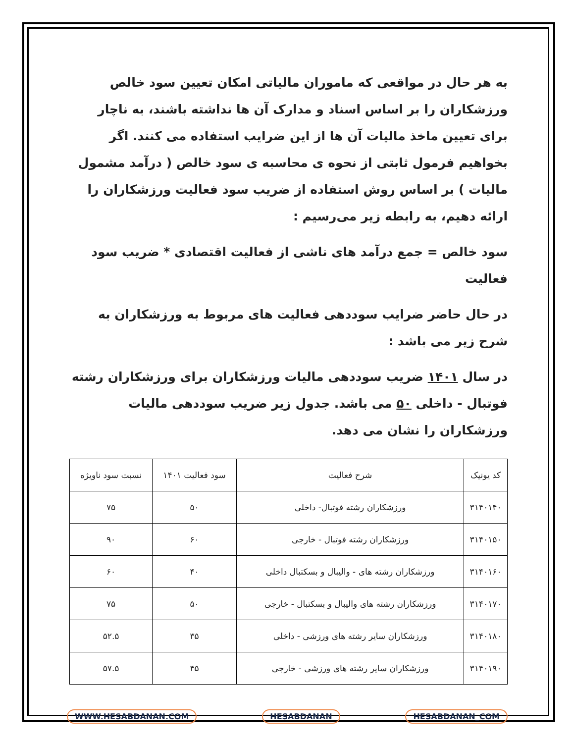به هر حال در مواقعی که ماموران مالیاتی امکان تعیین سود خالص ورزشکاران را بر اساس اسناد و مدارک آن ها نداشته باشند، به ناچار برای تعیین ماخذ مالیات آن ها از این ضرایب استفاده می کنند. اگر بخواهیم فرمول ثابتی از نحوه ی محاسبه ی سود خالص ( درآمد مشمول مالیات ) بر اساس روش استفاده از ضریب سود فعالیت ورزشکاران را ارائه دهیم، به رابطه زیر می‌رسیم :
سود خالص = جمع درآمد های ناشی از فعالیت اقتصادی * ضریب سود فعالیت
در حال حاضر ضرایب سوددهی فعالیت های مربوط به ورزشکاران به شرح زیر می باشد :
در سال ۱۴۰۱ ضریب سوددهی مالیات ورزشکاران برای ورزشکاران رشته فوتبال - داخلی ۵۰ می باشد. جدول زیر ضریب سوددهی مالیات ورزشکاران را نشان می دهد.
| کد یونیک | شرح فعالیت | سود فعالیت ۱۴۰۱ | نسبت سود ناویژه |
| --- | --- | --- | --- |
| ۳۱۴۰۱۴۰ | ورزشکاران رشته فوتبال- داخلی | ۵۰ | ۷۵ |
| ۳۱۴۰۱۵۰ | ورزشکاران رشته فوتبال - خارجی | ۶۰ | ۹۰ |
| ۳۱۴۰۱۶۰ | ورزشکاران رشته های - والیبال و بسکتبال داخلی | ۴۰ | ۶۰ |
| ۳۱۴۰۱۷۰ | ورزشکاران رشته های والیبال و بسکتبال - خارجی | ۵۰ | ۷۵ |
| ۳۱۴۰۱۸۰ | ورزشکاران سایر رشته های ورزشی - داخلی | ۳۵ | ۵۲.۵ |
| ۳۱۴۰۱۹۰ | ورزشکاران سایر رشته های ورزشی - خارجی | ۴۵ | ۵۷.۵ |
WWW.HESABDANAN.COM HESABDANAN HESABDANAN_COM